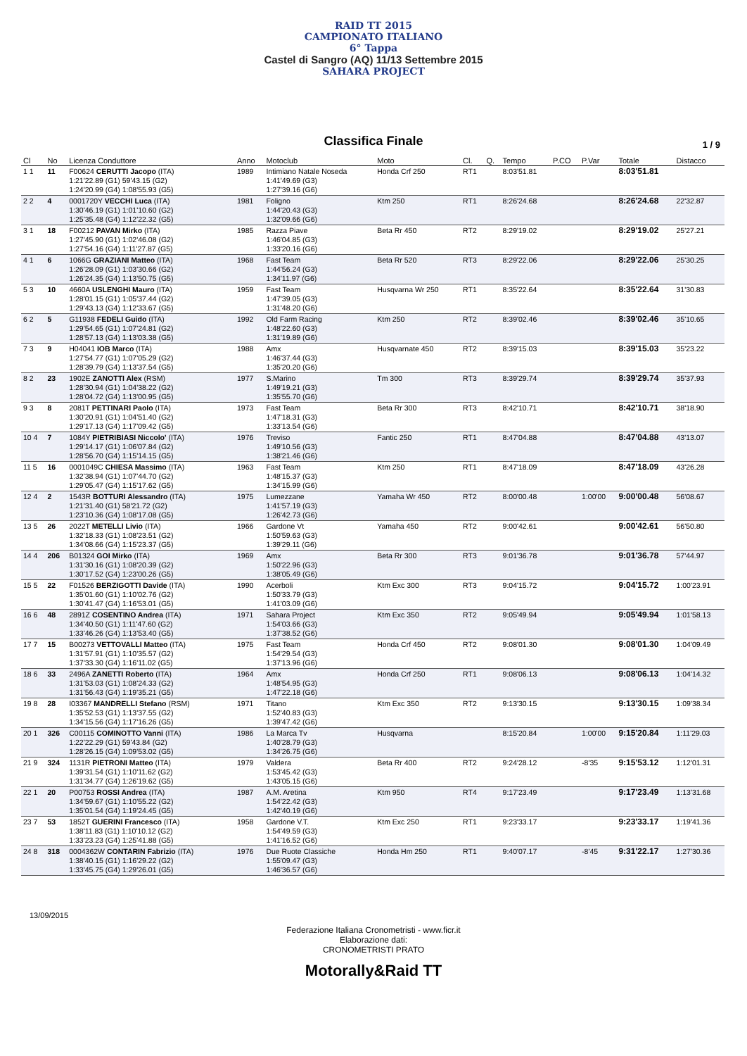RAID TT 2015
CAMPIONATO ITALIANO
6° Tappa
Castel di Sangro (AQ) 11/13 Settembre 2015
SAHARA PROJECT
Classifica Finale
1 / 9
| Cl | No | Licenza Conduttore | Anno | Motoclub | Moto | Cl. | Q. | Tempo | P.CO | P.Var | Totale | Distacco |
| --- | --- | --- | --- | --- | --- | --- | --- | --- | --- | --- | --- | --- |
| 1 1 | 11 | F00624 CERUTTI Jacopo (ITA) 1:21'22.89 (G1) 59'43.15 (G2) 1:24'20.99 (G4) 1:08'55.93 (G5) | 1989 | Intimiano Natale Noseda 1:41'49.69 (G3) 1:27'39.16 (G6) | Honda Crf 250 | RT1 | | 8:03'51.81 | | | 8:03'51.81 | |
| 2 2 | 4 | 0001720Y VECCHI Luca (ITA) 1:30'46.19 (G1) 1:01'10.60 (G2) 1:25'35.48 (G4) 1:12'22.32 (G5) | 1981 | Foligno 1:44'20.43 (G3) 1:32'09.66 (G6) | Ktm 250 | RT1 | | 8:26'24.68 | | | 8:26'24.68 | 22'32.87 |
| 3 1 | 18 | F00212 PAVAN Mirko (ITA) 1:27'45.90 (G1) 1:02'46.08 (G2) 1:27'54.16 (G4) 1:11'27.87 (G5) | 1985 | Razza Piave 1:46'04.85 (G3) 1:33'20.16 (G6) | Beta Rr 450 | RT2 | | 8:29'19.02 | | | 8:29'19.02 | 25'27.21 |
| 4 1 | 6 | 1066G GRAZIANI Matteo (ITA) 1:26'28.09 (G1) 1:03'30.66 (G2) 1:26'24.35 (G4) 1:13'50.75 (G5) | 1968 | Fast Team 1:44'56.24 (G3) 1:34'11.97 (G6) | Beta Rr 520 | RT3 | | 8:29'22.06 | | | 8:29'22.06 | 25'30.25 |
| 5 3 | 10 | 4660A USLENGHI Mauro (ITA) 1:28'01.15 (G1) 1:05'37.44 (G2) 1:29'43.13 (G4) 1:12'33.67 (G5) | 1959 | Fast Team 1:47'39.05 (G3) 1:31'48.20 (G6) | Husqvarna Wr 250 | RT1 | | 8:35'22.64 | | | 8:35'22.64 | 31'30.83 |
| 6 2 | 5 | G11938 FEDELI Guido (ITA) 1:29'54.65 (G1) 1:07'24.81 (G2) 1:28'57.13 (G4) 1:13'03.38 (G5) | 1992 | Old Farm Racing 1:48'22.60 (G3) 1:31'19.89 (G6) | Ktm 250 | RT2 | | 8:39'02.46 | | | 8:39'02.46 | 35'10.65 |
| 7 3 | 9 | H04041 IOB Marco (ITA) 1:27'54.77 (G1) 1:07'05.29 (G2) 1:28'39.79 (G4) 1:13'37.54 (G5) | 1988 | Amx 1:46'37.44 (G3) 1:35'20.20 (G6) | Husqvarnate 450 | RT2 | | 8:39'15.03 | | | 8:39'15.03 | 35'23.22 |
| 8 2 | 23 | 1902E ZANOTTI Alex (RSM) 1:28'30.94 (G1) 1:04'38.22 (G2) 1:28'04.72 (G4) 1:13'00.95 (G5) | 1977 | S.Marino 1:49'19.21 (G3) 1:35'55.70 (G6) | Tm 300 | RT3 | | 8:39'29.74 | | | 8:39'29.74 | 35'37.93 |
| 9 3 | 8 | 2081T PETTINARI Paolo (ITA) 1:30'20.91 (G1) 1:04'51.40 (G2) 1:29'17.13 (G4) 1:17'09.42 (G5) | 1973 | Fast Team 1:47'18.31 (G3) 1:33'13.54 (G6) | Beta Rr 300 | RT3 | | 8:42'10.71 | | | 8:42'10.71 | 38'18.90 |
| 10 4 | 7 | 1084Y PIETRIBIASI Niccolo' (ITA) 1:29'14.17 (G1) 1:06'07.84 (G2) 1:28'56.70 (G4) 1:15'14.15 (G5) | 1976 | Treviso 1:49'10.56 (G3) 1:38'21.46 (G6) | Fantic 250 | RT1 | | 8:47'04.88 | | | 8:47'04.88 | 43'13.07 |
| 11 5 | 16 | 0001049C CHIESA Massimo (ITA) 1:32'38.94 (G1) 1:07'44.70 (G2) 1:29'05.47 (G4) 1:15'17.62 (G5) | 1963 | Fast Team 1:48'15.37 (G3) 1:34'15.99 (G6) | Ktm 250 | RT1 | | 8:47'18.09 | | | 8:47'18.09 | 43'26.28 |
| 12 4 | 2 | 1543R BOTTURI Alessandro (ITA) 1:21'31.40 (G1) 58'21.72 (G2) 1:23'10.36 (G4) 1:08'17.08 (G5) | 1975 | Lumezzane 1:41'57.19 (G3) 1:26'42.73 (G6) | Yamaha Wr 450 | RT2 | | 8:00'00.48 | | 1:00'00 | 9:00'00.48 | 56'08.67 |
| 13 5 | 26 | 2022T METELLI Livio (ITA) 1:32'18.33 (G1) 1:08'23.51 (G2) 1:34'08.66 (G4) 1:15'23.37 (G5) | 1966 | Gardone Vt 1:50'59.63 (G3) 1:39'29.11 (G6) | Yamaha 450 | RT2 | | 9:00'42.61 | | | 9:00'42.61 | 56'50.80 |
| 14 4 | 206 | B01324 GOI Mirko (ITA) 1:31'30.16 (G1) 1:08'20.39 (G2) 1:30'17.52 (G4) 1:23'00.26 (G5) | 1969 | Amx 1:50'22.96 (G3) 1:38'05.49 (G6) | Beta Rr 300 | RT3 | | 9:01'36.78 | | | 9:01'36.78 | 57'44.97 |
| 15 5 | 22 | F01526 BERZIGOTTI Davide (ITA) 1:35'01.60 (G1) 1:10'02.76 (G2) 1:30'41.47 (G4) 1:16'53.01 (G5) | 1990 | Acerboli 1:50'33.79 (G3) 1:41'03.09 (G6) | Ktm Exc 300 | RT3 | | 9:04'15.72 | | | 9:04'15.72 | 1:00'23.91 |
| 16 6 | 48 | 2891Z COSENTINO Andrea (ITA) 1:34'40.50 (G1) 1:11'47.60 (G2) 1:33'46.26 (G4) 1:13'53.40 (G5) | 1971 | Sahara Project 1:54'03.66 (G3) 1:37'38.52 (G6) | Ktm Exc 350 | RT2 | | 9:05'49.94 | | | 9:05'49.94 | 1:01'58.13 |
| 17 7 | 15 | B00273 VETTOVALLI Matteo (ITA) 1:31'57.91 (G1) 1:10'35.57 (G2) 1:37'33.30 (G4) 1:16'11.02 (G5) | 1975 | Fast Team 1:54'29.54 (G3) 1:37'13.96 (G6) | Honda Crf 450 | RT2 | | 9:08'01.30 | | | 9:08'01.30 | 1:04'09.49 |
| 18 6 | 33 | 2496A ZANETTI Roberto (ITA) 1:31'53.03 (G1) 1:08'24.33 (G2) 1:31'56.43 (G4) 1:19'35.21 (G5) | 1964 | Amx 1:48'54.95 (G3) 1:47'22.18 (G6) | Honda Crf 250 | RT1 | | 9:08'06.13 | | | 9:08'06.13 | 1:04'14.32 |
| 19 8 | 28 | I03367 MANDRELLI Stefano (RSM) 1:35'52.53 (G1) 1:13'37.55 (G2) 1:34'15.56 (G4) 1:17'16.26 (G5) | 1971 | Titano 1:52'40.83 (G3) 1:39'47.42 (G6) | Ktm Exc 350 | RT2 | | 9:13'30.15 | | | 9:13'30.15 | 1:09'38.34 |
| 20 1 | 326 | C00115 COMINOTTO Vanni (ITA) 1:22'22.29 (G1) 59'43.84 (G2) 1:28'26.15 (G4) 1:09'53.02 (G5) | 1986 | La Marca Tv 1:40'28.79 (G3) 1:34'26.75 (G6) | Husqvarna | | | 8:15'20.84 | | 1:00'00 | 9:15'20.84 | 1:11'29.03 |
| 21 9 | 324 | 1131R PIETRONI Matteo (ITA) 1:39'31.54 (G1) 1:10'11.62 (G2) 1:31'34.77 (G4) 1:26'19.62 (G5) | 1979 | Valdera 1:53'45.42 (G3) 1:43'05.15 (G6) | Beta Rr 400 | RT2 | | 9:24'28.12 | | -8'35 | 9:15'53.12 | 1:12'01.31 |
| 22 1 | 20 | P00753 ROSSI Andrea (ITA) 1:34'59.67 (G1) 1:10'55.22 (G2) 1:35'01.54 (G4) 1:19'24.45 (G5) | 1987 | A.M. Aretina 1:54'22.42 (G3) 1:42'40.19 (G6) | Ktm 950 | RT4 | | 9:17'23.49 | | | 9:17'23.49 | 1:13'31.68 |
| 23 7 | 53 | 1852T GUERINI Francesco (ITA) 1:38'11.83 (G1) 1:10'10.12 (G2) 1:33'23.23 (G4) 1:25'41.88 (G5) | 1958 | Gardone V.T. 1:54'49.59 (G3) 1:41'16.52 (G6) | Ktm Exc 250 | RT1 | | 9:23'33.17 | | | 9:23'33.17 | 1:19'41.36 |
| 24 8 | 318 | 0004362W CONTARIN Fabrizio (ITA) 1:38'40.15 (G1) 1:16'29.22 (G2) 1:33'45.75 (G4) 1:29'26.01 (G5) | 1976 | Due Ruote Classiche 1:55'09.47 (G3) 1:46'36.57 (G6) | Honda Hm 250 | RT1 | | 9:40'07.17 | | -8'45 | 9:31'22.17 | 1:27'30.36 |
13/09/2015
Federazione Italiana Cronometristi - www.ficr.it
Elaborazione dati:
CRONOMETRISTI PRATO
Motorally&Raid TT